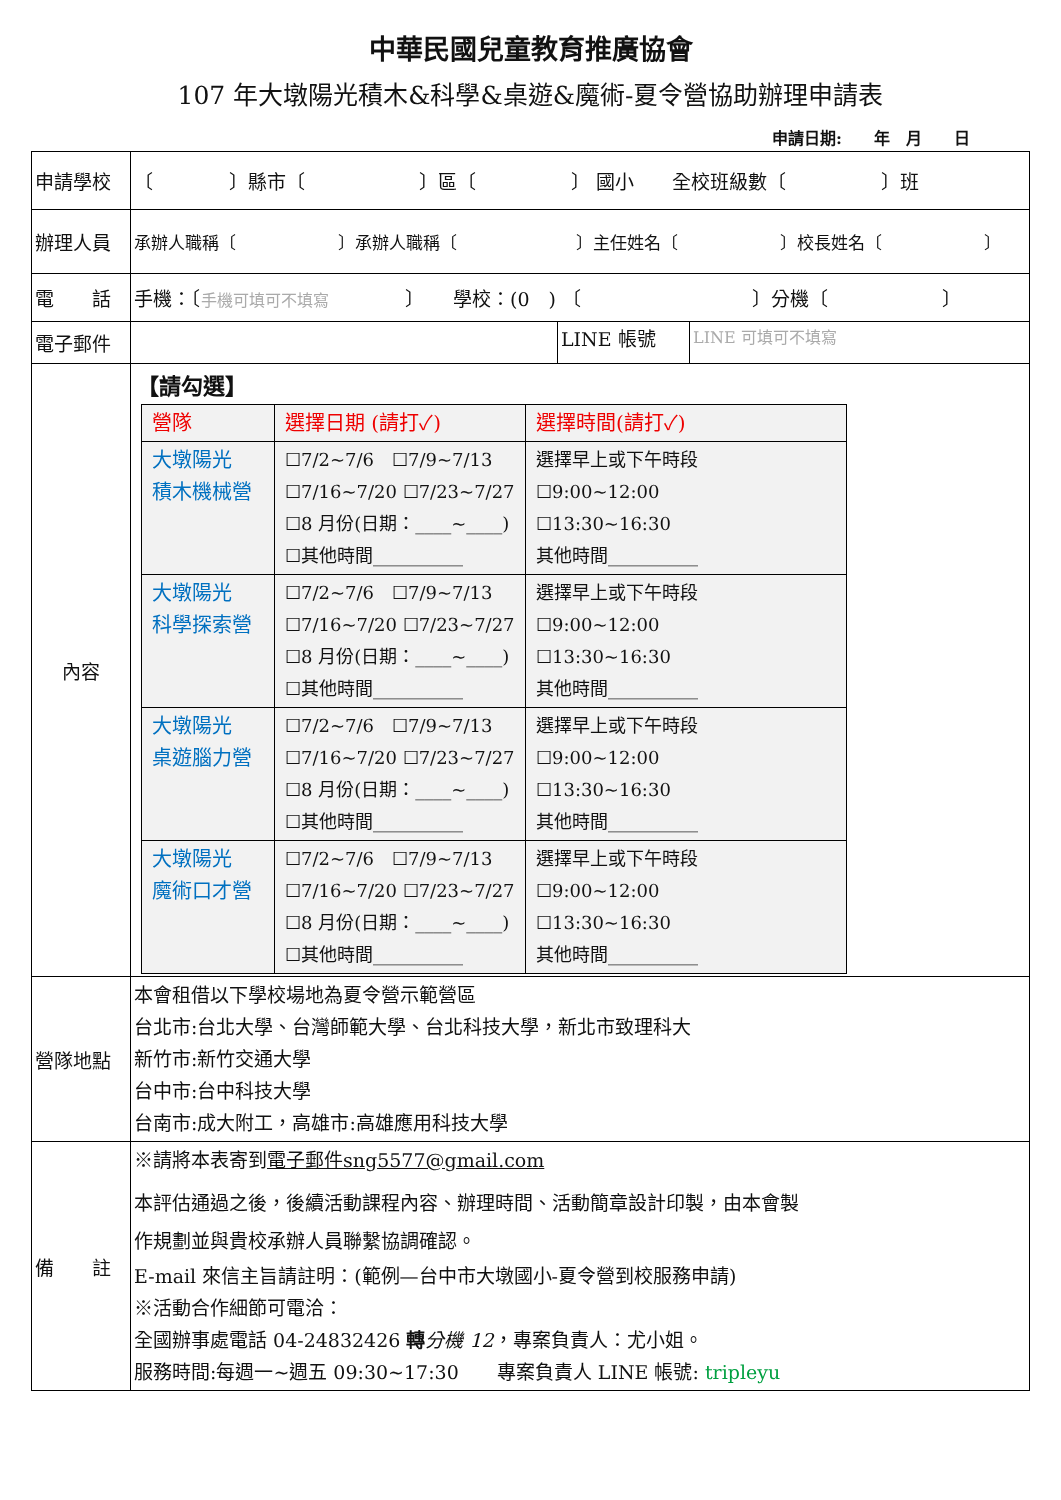中華民國兒童教育推廣協會
107 年大墩陽光積木&科學&桌遊&魔術-夏令營協助辦理申請表
申請日期:　　年　月　　日
| 申請學校 | 〔 〕縣市〔 〕區〔 〕 國小 全校班級數〔 〕班 | | |
| 辦理人員 | 承辦人職稱〔 〕承辦人職稱〔 〕主任姓名〔 〕校長姓名〔 〕 | | |
| 電 話 | 手機：〔 手機可填可不填寫 〕 學校：(0 ) 〔 〕分機〔 〕 | | |
| 電子郵件 | | LINE 帳號 | LINE 可填可不填寫 |
| 內容 | 【請勾選】 / 營隊 / 選擇日期 (請打✓) / 選擇時間(請打✓) / / --- / --- / --- / / 大墩陽光 積木機械營 / ☐7/2~7/6 ☐7/9~7/13 ☐7/16~7/20 ☐7/23~7/27 ☐8 月份(日期：____~____) ☐其他時間__________ / 選擇早上或下午時段 ☐9:00~12:00 ☐13:30~16:30 其他時間__________ / / 大墩陽光 科學探索營 / ☐7/2~7/6 ☐7/9~7/13 ☐7/16~7/20 ☐7/23~7/27 ☐8 月份(日期：____~____) ☐其他時間__________ / 選擇早上或下午時段 ☐9:00~12:00 ☐13:30~16:30 其他時間__________ / / 大墩陽光 桌遊腦力營 / ☐7/2~7/6 ☐7/9~7/13 ☐7/16~7/20 ☐7/23~7/27 ☐8 月份(日期：____~____) ☐其他時間__________ / 選擇早上或下午時段 ☐9:00~12:00 ☐13:30~16:30 其他時間__________ / / 大墩陽光 魔術口才營 / ☐7/2~7/6 ☐7/9~7/13 ☐7/16~7/20 ☐7/23~7/27 ☐8 月份(日期：____~____) ☐其他時間__________ / 選擇早上或下午時段 ☐9:00~12:00 ☐13:30~16:30 其他時間__________ / | | |
| 營隊地點 | 本會租借以下學校場地為夏令營示範營區 台北市:台北大學、台灣師範大學、台北科技大學，新北市致理科大 新竹市:新竹交通大學 台中市:台中科技大學 台南市:成大附工，高雄市:高雄應用科技大學 | | |
| 備 註 | ※請將本表寄到 電子郵件sng5577@gmail.com 本評估通過之後，後續活動課程內容、辦理時間、活動簡章設計印製，由本會製 作規劃並與貴校承辦人員聯繫協調確認。 E-mail 來信主旨請註明：(範例—台中市大墩國小-夏令營到校服務申請) ※活動合作細節可電洽： 全國辦事處電話 04-24832426 轉 分機 12 ，專案負責人：尤小姐。 服務時間:每週一~週五 09:30~17:30 專案負責人 LINE 帳號: tripleyu | | |